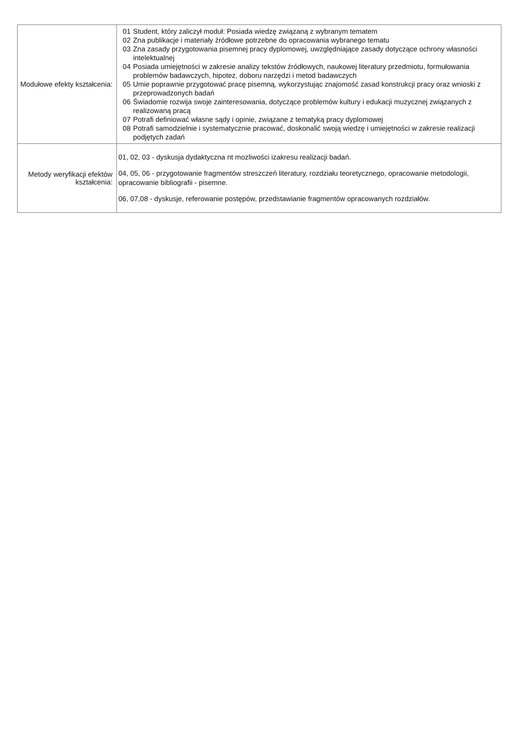| Modułowe efekty kształcenia: | 01 Student, który zaliczył moduł: Posiada wiedzę związaną z wybranym tematem 02 Zna publikacje i materiały źródłowe potrzebne do opracowania wybranego tematu 03 Zna zasady przygotowania pisemnej pracy dyplomowej, uwzględniające zasady dotyczące ochrony własności intelektualnej 04 Posiada umiejętności w zakresie analizy tekstów źródłowych, naukowej literatury przedmiotu, formułowania problemów badawczych, hipotez, doboru narzędzi i metod badawczych 05 Umie poprawnie przygotować pracę pisemną, wykorzystując znajomość zasad konstrukcji pracy oraz wnioski z przeprowadzonych badań 06 Świadomie rozwija swoje zainteresowania, dotyczące problemów kultury i edukacji muzycznej związanych z realizowaną pracą 07 Potrafi definiować własne sądy i opinie, związane z tematyką pracy dyplomowej 08 Potrafi samodzielnie i systematycznie pracować, doskonalić swoją wiedzę i umiejętności w zakresie realizacji podjętych zadań |
| Metody weryfikacji efektów kształcenia: | 01, 02, 03 - dyskusja dydaktyczna nt mozliwości izakresu realizacji badań. 04, 05, 06 - przygotowanie fragmentów streszczeń literatury, rozdziału teoretycznego, opracowanie metodologii, opracowanie bibliografii - pisemne. 06, 07,08 - dyskusje, referowanie postępów, przedstawianie fragmentów opracowanych rozdziałów. |